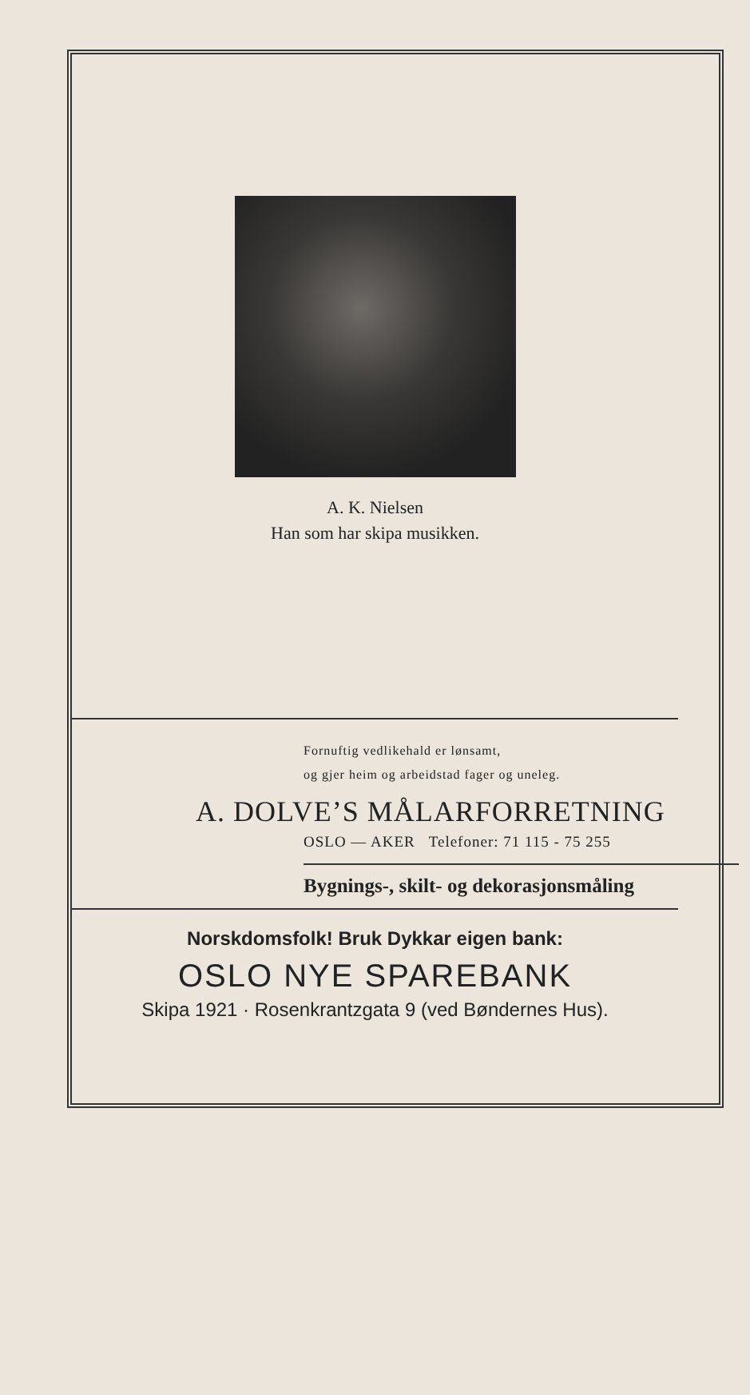A. K. Nielsen
Han som har skipa musikken.
Fornuftig vedlikehald er lønsamt,
og gjer heim og arbeidstad fager og uneleg.
A. DOLVE’S MÅLARFORRETNING
OSLO — AKER Telefoner: 71 115 - 75 255
Bygnings-, skilt- og dekorasjonsmåling
Norskdomsfolk! Bruk Dykkar eigen bank:
OSLO NYE SPAREBANK
Skipa 1921 · Rosenkrantzgata 9 (ved Bøndernes Hus).